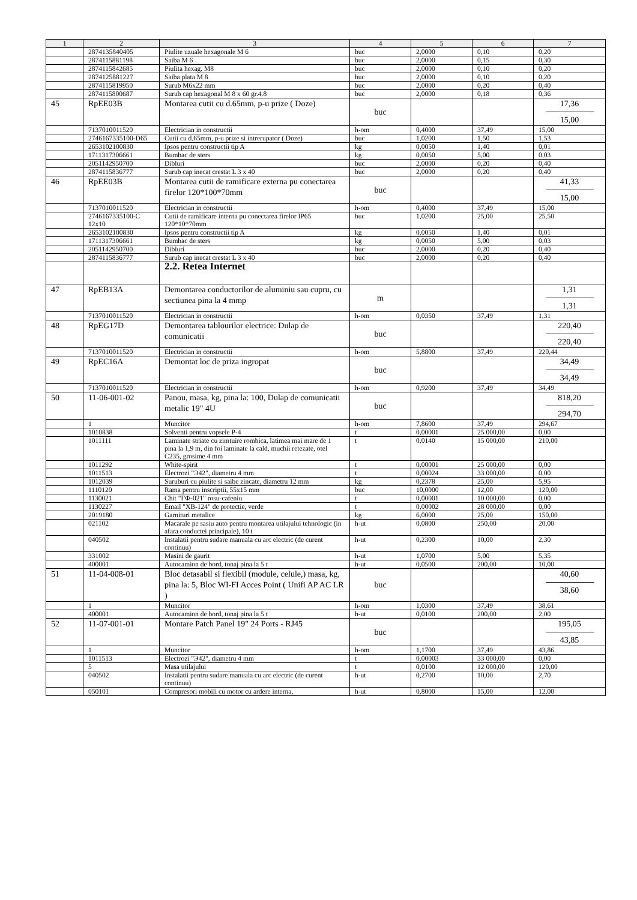| 1 | 2 | 3 | 4 | 5 | 6 | 7 |
| --- | --- | --- | --- | --- | --- | --- |
| | 2874135840405 | Piulite uzuale hexagonale M 6 | buc | 2,0000 | 0,10 | 0,20 |
| | 2874115881198 | Saiba M 6 | buc | 2,0000 | 0,15 | 0,30 |
| | 2874115842685 | Piulita hexag. M8 | buc | 2,0000 | 0,10 | 0,20 |
| | 2874125881227 | Saiba plata M 8 | buc | 2,0000 | 0,10 | 0,20 |
| | 2874115819950 | Surub M6x22 mm | buc | 2,0000 | 0,20 | 0,40 |
| | 2874115800687 | Surub cap hexagonal M 8 x 60 gr.4.8 | buc | 2,0000 | 0,18 | 0,36 |
| 45 | RpEE03B | Montarea cutii cu d.65mm, p-u prize ( Doze) | buc | | | 17,36 15,00 |
| | 7137010011520 | Electrician in constructii | h-om | 0,4000 | 37,49 | 15,00 |
| | 2746167335100-D65 | Cutii cu d.65mm, p-u prize si intrerupator ( Doze) | buc | 1,0200 | 1,50 | 1,53 |
| | 2653102100830 | Ipsos pentru constructii tip A | kg | 0,0050 | 1,40 | 0,01 |
| | 1711317306661 | Bumbac de sters | kg | 0,0050 | 5,00 | 0,03 |
| | 2051142950700 | Dibluri | buc | 2,0000 | 0,20 | 0,40 |
| | 2874115836777 | Surub cap inecat crestat L 3 x 40 | buc | 2,0000 | 0,20 | 0,40 |
| 46 | RpEE03B | Montarea cutii de ramificare externa pu conectarea firelor 120*100*70mm | buc | | | 41,33 15,00 |
| | 7137010011520 | Electrician in constructii | h-om | 0,4000 | 37,49 | 15,00 |
| | 2746167335100-C 12x10 | Cutii de ramificare interna pu conectarea firelor IP65 120*10*70mm | buc | 1,0200 | 25,00 | 25,50 |
| | 2653102100830 | Ipsos pentru constructii tip A | kg | 0,0050 | 1,40 | 0,01 |
| | 1711317306661 | Bumbac de sters | kg | 0,0050 | 5,00 | 0,03 |
| | 2051142950700 | Dibluri | buc | 2,0000 | 0,20 | 0,40 |
| | 2874115836777 | Surub cap inecat crestat L 3 x 40 | buc | 2,0000 | 0,20 | 0,40 |
| | | 2.2. Retea Internet | | | | |
| 47 | RpEB13A | Demontarea conductorilor de aluminiu sau cupru, cu sectiunea pina la 4 mmp | m | | | 1,31 1,31 |
| | 7137010011520 | Electrician in constructii | h-om | 0,0350 | 37,49 | 1,31 |
| 48 | RpEG17D | Demontarea tablourilor electrice: Dulap de comunicatii | buc | | | 220,40 220,40 |
| | 7137010011520 | Electrician in constructii | h-om | 5,8800 | 37,49 | 220,44 |
| 49 | RpEC16A | Demontat loc de priza ingropat | buc | | | 34,49 34,49 |
| | 7137010011520 | Electrician in constructii | h-om | 0,9200 | 37,49 | 34,49 |
| 50 | 11-06-001-02 | Panou, masa, kg, pina la: 100, Dulap de comunicatii metalic 19" 4U | buc | | | 818,20 294,70 |
| | 1 | Muncitor | h-om | 7,8600 | 37,49 | 294,67 |
| | 1010838 | Solventi pentru vopsele P-4 | t | 0,00001 | 25 000,00 | 0,00 |
| | 1011111 | Laminate striate cu zimtuire rombica, latimea mai mare de 1 pina la 1,9 m, din foi laminate la cald, muchii retezate, otel C235, grosime 4 mm | t | 0,0140 | 15 000,00 | 210,00 |
| | 1011292 | White-spirit | t | 0,00001 | 25 000,00 | 0,00 |
| | 1011513 | Electrozi "Э42", diametru 4 mm | t | 0,00024 | 33 000,00 | 0,00 |
| | 1012039 | Suruburi cu piulite si saibe zincate, diametru 12 mm | kg | 0,2378 | 25,00 | 5,95 |
| | 1110120 | Rama pentru inscriptii, 55x15 mm | buc | 10,0000 | 12,00 | 120,00 |
| | 1130021 | Chit "ГФ-021" rosu-cafeniu | t | 0,00001 | 10 000,00 | 0,00 |
| | 1130227 | Email "ХВ-124" de protectie, verde | t | 0,00002 | 28 000,00 | 0,00 |
| | 2019180 | Garnituri metalice | kg | 6,0000 | 25,00 | 150,00 |
| | 021102 | Macarale pe sasiu auto pentru montarea utilajului tehnologic (in afara conductei principale), 10 t | h-ut | 0,0800 | 250,00 | 20,00 |
| | 040502 | Instalatii pentru sudare manuala cu arc electric (de curent continuu) | h-ut | 0,2300 | 10,00 | 2,30 |
| | 331002 | Masini de gaurit | h-ut | 1,0700 | 5,00 | 5,35 |
| | 400001 | Autocamion de bord, tonaj pina la 5 t | h-ut | 0,0500 | 200,00 | 10,00 |
| 51 | 11-04-008-01 | Bloc detasabil si flexibil (module, celule,) masa, kg, pina la: 5, Bloc WI-FI Acces Point ( Unifi AP AC LR ) | buc | | | 40,60 38,60 |
| | 1 | Muncitor | h-om | 1,0300 | 37,49 | 38,61 |
| | 400001 | Autocamion de bord, tonaj pina la 5 t | h-ut | 0,0100 | 200,00 | 2,00 |
| 52 | 11-07-001-01 | Montare Patch Panel 19" 24 Ports - RJ45 | buc | | | 195,05 43,85 |
| | 1 | Muncitor | h-om | 1,1700 | 37,49 | 43,86 |
| | 1011513 | Electrozi "Э42", diametru 4 mm | t | 0,00003 | 33 000,00 | 0,00 |
| | 5 | Masa utilajului | t | 0,0100 | 12 000,00 | 120,00 |
| | 040502 | Instalatii pentru sudare manuala cu arc electric (de curent continuu) | h-ut | 0,2700 | 10,00 | 2,70 |
| | 050101 | Compresori mobili cu motor cu ardere interna, | h-ut | 0,8000 | 15,00 | 12,00 |